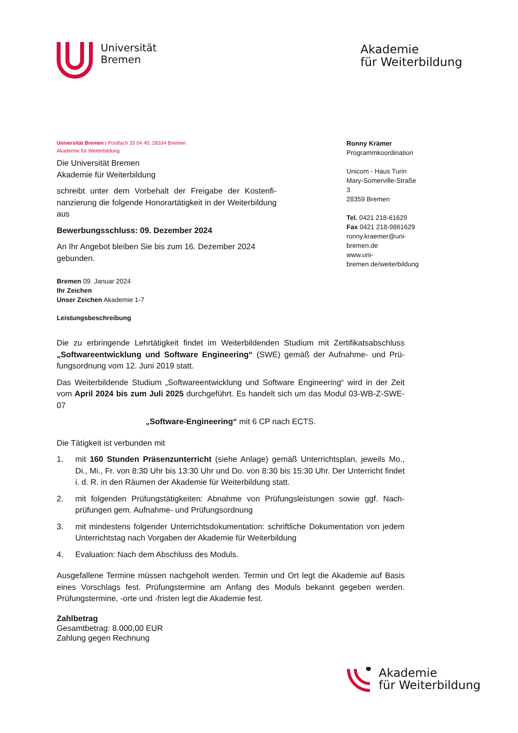Universität
Bremen
Akademie
für Weiterbildung
Universität Bremen | Postfach 33 04 40, 28334 Bremen
Akademie für Weiterbildung
Die Universität Bremen
Akademie für Weiterbildung
schreibt unter dem Vorbehalt der Freigabe der Kostenfi­nanzierung die folgende Honorartätigkeit in der Weiterbil­dung aus
Bewerbungsschluss: 09. Dezember 2024
An Ihr Angebot bleiben Sie bis zum 16. Dezember 2024 gebunden.
Ronny Krämer
Programmkoordination
Unicom - Haus Turin
Mary-Somerville-Straße 3
28359 Bremen
Tel. 0421 218-61629
Fax 0421 218-9861629
ronny.kraemer@uni-bremen.de
www.uni-bremen.de/weiterbildung
Bremen 09. Januar 2024
Ihr Zeichen
Unser Zeichen Akademie 1-7
Leistungsbeschreibung
Die zu erbringende Lehrtätigkeit findet im Weiterbildenden Studium mit Zertifikatsabschluss „Softwareentwicklung und Software Engineering“ (SWE) gemäß der Aufnahme- und Prü­fungsordnung vom 12. Juni 2019 statt.
Das Weiterbildende Studium „Softwareentwicklung und Software Engineering“ wird in der Zeit vom April 2024 bis zum Juli 2025 durchgeführt. Es handelt sich um das Modul 03-WB-Z-SWE-07
„Software-Engineering“ mit 6 CP nach ECTS.
Die Tätigkeit ist verbunden mit
1. mit 160 Stunden Präsenzunterricht (siehe Anlage) gemäß Unterrichtsplan, jeweils Mo., Di., Mi., Fr. von 8:30 Uhr bis 13:30 Uhr und Do. von 8:30 bis 15:30 Uhr. Der Unterricht findet i. d. R. in den Räumen der Akademie für Weiterbildung statt.
2. mit folgenden Prüfungstätigkeiten: Abnahme von Prüfungsleistungen sowie ggf. Nach­prüfungen gem. Aufnahme- und Prüfungsordnung
3. mit mindestens folgender Unterrichtsdokumentation: schriftliche Dokumentation von je­dem Unterrichtstag nach Vorgaben der Akademie für Weiterbildung
4. Evaluation: Nach dem Abschluss des Moduls.
Ausgefallene Termine müssen nachgeholt werden. Termin und Ort legt die Akademie auf Ba­sis eines Vorschlags fest. Prüfungstermine am Anfang des Moduls bekannt gegeben werden. Prüfungstermine, -orte und -fristen legt die Akademie fest.
Zahlbetrag
Gesamtbetrag: 8.000,00 EUR
Zahlung gegen Rechnung
Akademie
für Weiterbildung